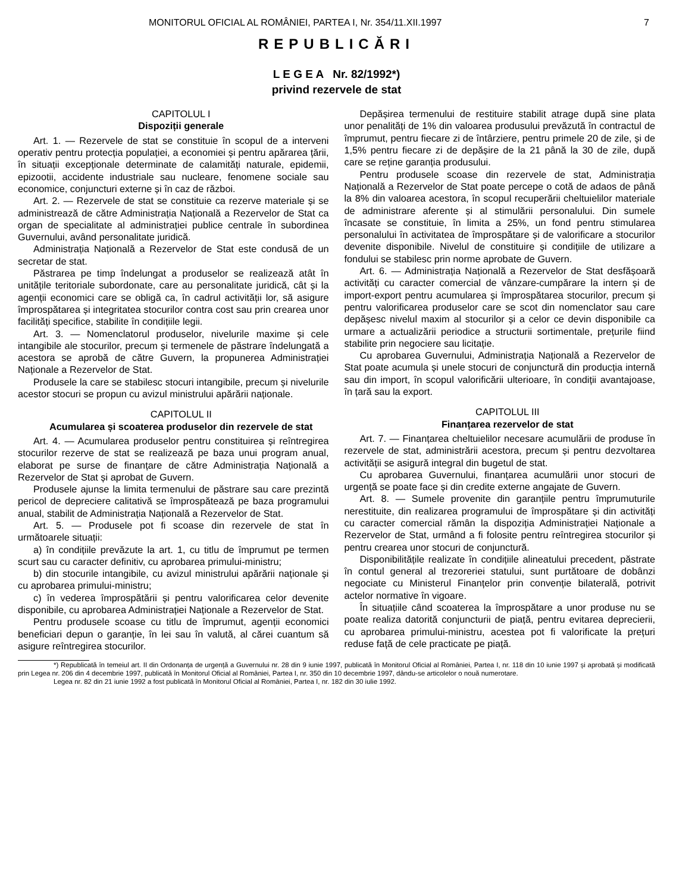MONITORUL OFICIAL AL ROMÂNIEI, PARTEA I, Nr. 354/11.XII.1997 7
REPUBLICĂRI
L E G E A Nr. 82/1992*)
privind rezervele de stat
CAPITOLUL I
Dispoziții generale
Art. 1. — Rezervele de stat se constituie în scopul de a interveni operativ pentru protecția populației, a economiei și pentru apărarea țării, în situații excepționale determinate de calamități naturale, epidemii, epizootii, accidente industriale sau nucleare, fenomene sociale sau economice, conjuncturi externe și în caz de război.
Art. 2. — Rezervele de stat se constituie ca rezerve materiale și se administrează de către Administrația Națională a Rezervelor de Stat ca organ de specialitate al administrației publice centrale în subordinea Guvernului, având personalitate juridică.
Administrația Națională a Rezervelor de Stat este condusă de un secretar de stat.
Păstrarea pe timp îndelungat a produselor se realizează atât în unitățile teritoriale subordonate, care au personalitate juridică, cât și la agenții economici care se obligă ca, în cadrul activității lor, să asigure împrospătarea și integritatea stocurilor contra cost sau prin crearea unor facilități specifice, stabilite în condițiile legii.
Art. 3. — Nomenclatorul produselor, nivelurile maxime și cele intangibile ale stocurilor, precum și termenele de păstrare îndelungată a acestora se aprobă de către Guvern, la propunerea Administrației Naționale a Rezervelor de Stat.
Produsele la care se stabilesc stocuri intangibile, precum și nivelurile acestor stocuri se propun cu avizul ministrului apărării naționale.
CAPITOLUL II
Acumularea și scoaterea produselor din rezervele de stat
Art. 4. — Acumularea produselor pentru constituirea și reîntregirea stocurilor rezerve de stat se realizează pe baza unui program anual, elaborat pe surse de finanțare de către Administrația Națională a Rezervelor de Stat și aprobat de Guvern.
Produsele ajunse la limita termenului de păstrare sau care prezintă pericol de depreciere calitativă se împrospătează pe baza programului anual, stabilit de Administrația Națională a Rezervelor de Stat.
Art. 5. — Produsele pot fi scoase din rezervele de stat în următoarele situații:
a) în condițiile prevăzute la art. 1, cu titlu de împrumut pe termen scurt sau cu caracter definitiv, cu aprobarea primului-ministru;
b) din stocurile intangibile, cu avizul ministrului apărării naționale și cu aprobarea primului-ministru;
c) în vederea împrospătării și pentru valorificarea celor devenite disponibile, cu aprobarea Administrației Naționale a Rezervelor de Stat.
Pentru produsele scoase cu titlu de împrumut, agenții economici beneficiari depun o garanție, în lei sau în valută, al cărei cuantum să asigure reîntregirea stocurilor.
Depășirea termenului de restituire stabilit atrage după sine plata unor penalități de 1% din valoarea produsului prevăzută în contractul de împrumut, pentru fiecare zi de întârziere, pentru primele 20 de zile, și de 1,5% pentru fiecare zi de depășire de la 21 până la 30 de zile, după care se reține garanția produsului.
Pentru produsele scoase din rezervele de stat, Administrația Națională a Rezervelor de Stat poate percepe o cotă de adaos de până la 8% din valoarea acestora, în scopul recuperării cheltuielilor materiale de administrare aferente și al stimulării personalului. Din sumele încasate se constituie, în limita a 25%, un fond pentru stimularea personalului în activitatea de împrospătare și de valorificare a stocurilor devenite disponibile. Nivelul de constituire și condițiile de utilizare a fondului se stabilesc prin norme aprobate de Guvern.
Art. 6. — Administrația Națională a Rezervelor de Stat desfășoară activități cu caracter comercial de vânzare-cumpărare la intern și de import-export pentru acumularea și împrospătarea stocurilor, precum și pentru valorificarea produselor care se scot din nomenclator sau care depășesc nivelul maxim al stocurilor și a celor ce devin disponibile ca urmare a actualizării periodice a structurii sortimentale, prețurile fiind stabilite prin negociere sau licitație.
Cu aprobarea Guvernului, Administrația Națională a Rezervelor de Stat poate acumula și unele stocuri de conjunctură din producția internă sau din import, în scopul valorificării ulterioare, în condiții avantajoase, în țară sau la export.
CAPITOLUL III
Finanțarea rezervelor de stat
Art. 7. — Finanțarea cheltuielilor necesare acumulării de produse în rezervele de stat, administrării acestora, precum și pentru dezvoltarea activității se asigură integral din bugetul de stat.
Cu aprobarea Guvernului, finanțarea acumulării unor stocuri de urgență se poate face și din credite externe angajate de Guvern.
Art. 8. — Sumele provenite din garanțiile pentru împrumuturile nerestituite, din realizarea programului de împrospătare și din activități cu caracter comercial rămân la dispoziția Administrației Naționale a Rezervelor de Stat, urmând a fi folosite pentru reîntregirea stocurilor și pentru crearea unor stocuri de conjunctură.
Disponibilitățile realizate în condițiile alineatului precedent, păstrate în contul general al trezoreriei statului, sunt purtătoare de dobânzi negociate cu Ministerul Finanțelor prin convenție bilaterală, potrivit actelor normative în vigoare.
În situațiile când scoaterea la împrospătare a unor produse nu se poate realiza datorită conjuncturii de piață, pentru evitarea deprecierii, cu aprobarea primului-ministru, acestea pot fi valorificate la prețuri reduse față de cele practicate pe piață.
*) Republicată în temeiul art. II din Ordonanța de urgență a Guvernului nr. 28 din 9 iunie 1997, publicată în Monitorul Oficial al României, Partea I, nr. 118 din 10 iunie 1997 și aprobată și modificată prin Legea nr. 206 din 4 decembrie 1997, publicată în Monitorul Oficial al României, Partea I, nr. 350 din 10 decembrie 1997, dându-se articolelor o nouă numerotare.
Legea nr. 82 din 21 iunie 1992 a fost publicată în Monitorul Oficial al României, Partea I, nr. 182 din 30 iulie 1992.